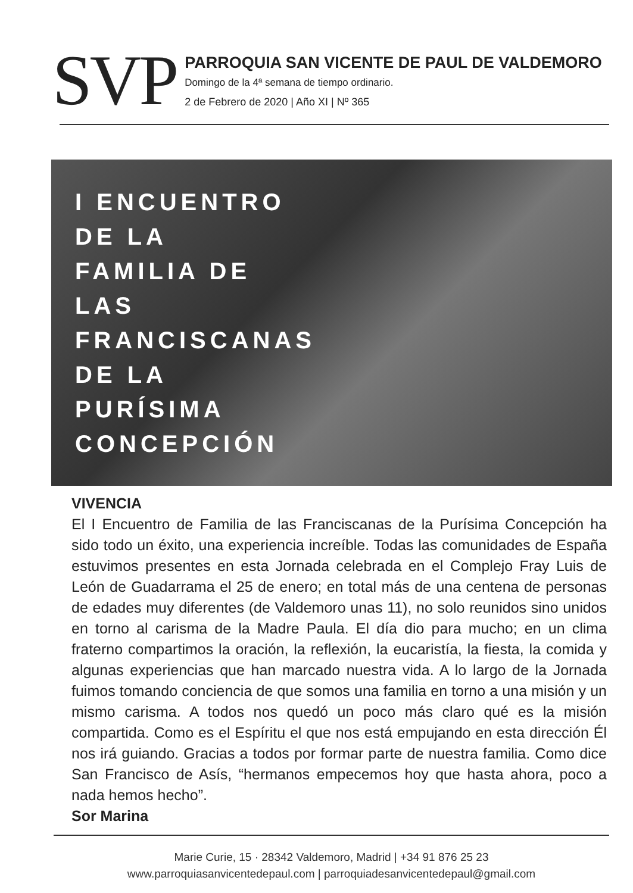SVP
PARROQUIA SAN VICENTE DE PAUL DE VALDEMORO
Domingo de la 4ª semana de tiempo ordinario.
2 de Febrero de 2020 | Año XI | Nº 365
I ENCUENTRO DE LA FAMILIA DE LAS FRANCISCANAS DE LA PURÍSIMA CONCEPCIÓN
VIVENCIA
El I Encuentro de Familia de las Franciscanas de la Purísima Concepción ha sido todo un éxito, una experiencia increíble. Todas las comunidades de España estuvimos presentes en esta Jornada celebrada en el Complejo Fray Luis de León de Guadarrama el 25 de enero; en total más de una centena de personas de edades muy diferentes (de Valdemoro unas 11), no solo reunidos sino unidos en torno al carisma de la Madre Paula. El día dio para mucho; en un clima fraterno compartimos la oración, la reflexión, la eucaristía, la fiesta, la comida y algunas experiencias que han marcado nuestra vida. A lo largo de la Jornada fuimos tomando conciencia de que somos una familia en torno a una misión y un mismo carisma. A todos nos quedó un poco más claro qué es la misión compartida. Como es el Espíritu el que nos está empujando en esta dirección Él nos irá guiando. Gracias a todos por formar parte de nuestra familia. Como dice San Francisco de Asís, “hermanos empecemos hoy que hasta ahora, poco a nada hemos hecho”.
Sor Marina
Marie Curie, 15 · 28342 Valdemoro, Madrid | +34 91 876 25 23
www.parroquiasanvicentedepaul.com | parroquiadesanvicentedepaul@gmail.com